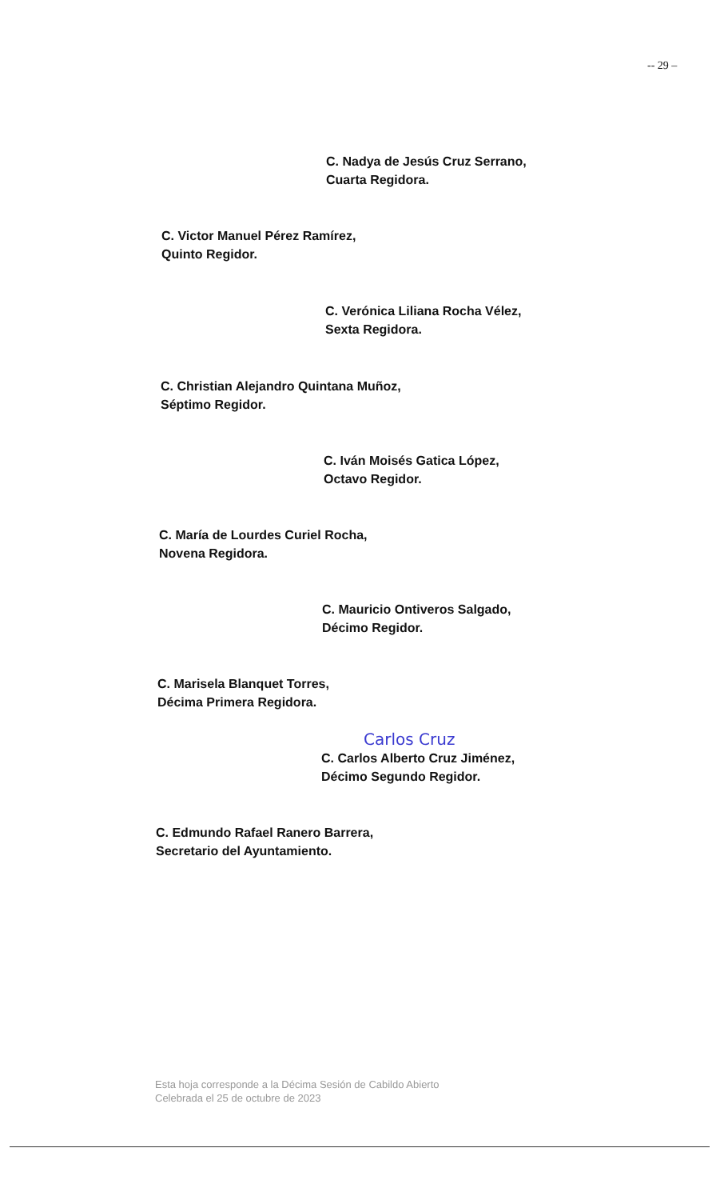-- 29 –
C. Nadya de Jesús Cruz Serrano,
Cuarta Regidora.
C. Victor Manuel Pérez Ramírez,
Quinto Regidor.
C. Verónica Liliana Rocha Vélez,
Sexta Regidora.
C. Christian Alejandro Quintana Muñoz,
Séptimo Regidor.
C. Iván Moisés Gatica López,
Octavo Regidor.
C. María de Lourdes Curiel Rocha,
Novena Regidora.
C. Mauricio Ontiveros Salgado,
Décimo Regidor.
C. Marisela Blanquet Torres,
Décima Primera Regidora.
Carlos Cruz
C. Carlos Alberto Cruz Jiménez,
Décimo Segundo Regidor.
C. Edmundo Rafael Ranero Barrera,
Secretario del Ayuntamiento.
Esta hoja corresponde a la Décima Sesión de Cabildo Abierto
Celebrada el 25 de octubre de 2023